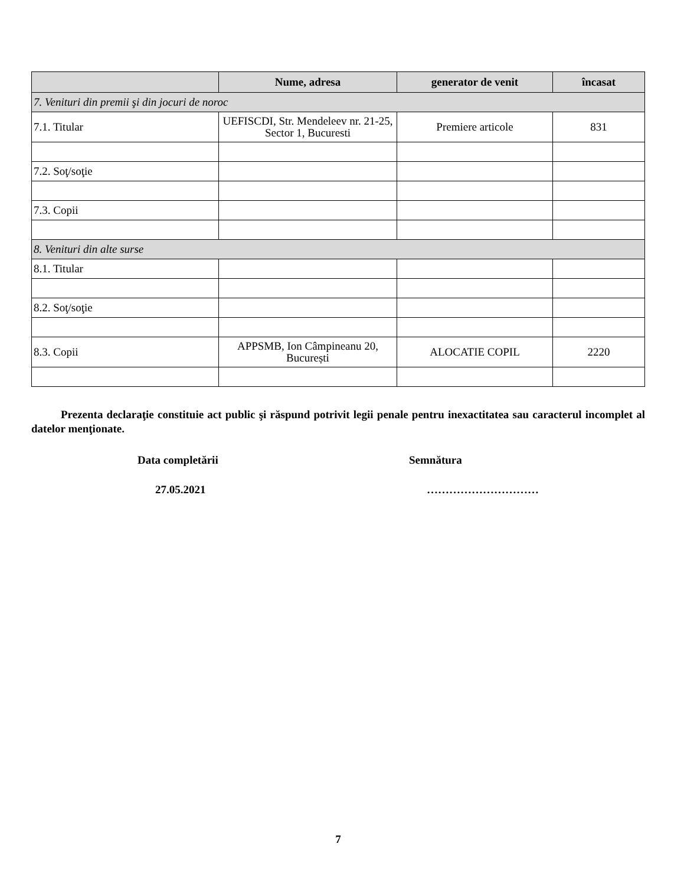| | Nume, adresa | generator de venit | încasat |
| --- | --- | --- | --- |
| 7. Venituri din premii şi din jocuri de noroc | | | |
| 7.1. Titular | UEFISCDI, Str. Mendeleev nr. 21-25, Sector 1, Bucuresti | Premiere articole | 831 |
| 7.2. Soţ/soţie | | | |
| 7.3. Copii | | | |
| 8. Venituri din alte surse | | | |
| 8.1. Titular | | | |
| 8.2. Soţ/soţie | | | |
| 8.3. Copii | APPSMB, Ion Câmpineanu 20, București | ALOCATIE COPIL | 2220 |
Prezenta declaraţie constituie act public şi răspund potrivit legii penale pentru inexactitatea sau caracterul incomplet al datelor menţionate.
Data completării Semnătura
27.05.2021 …………………………
7